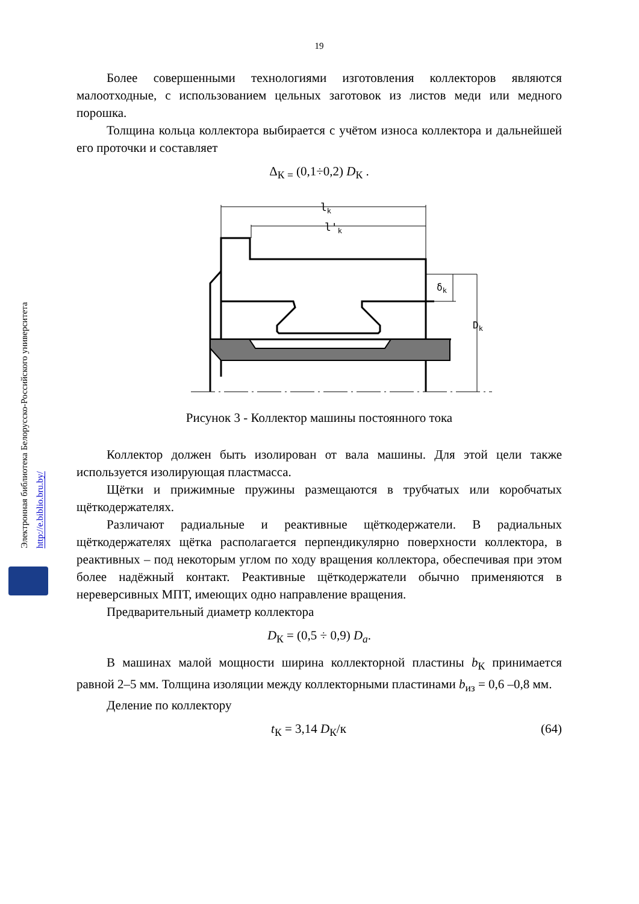Электронная библиотека Белорусско-Российского университета
http://e.biblio.bru.by/
19
Более совершенными технологиями изготовления коллекторов являются малоотходные, с использованием цельных заготовок из листов меди или медного порошка.
Толщина кольца коллектора выбирается с учётом износа коллектора и дальнейшей его проточки и составляет
Δ<sub>К =</sub> (0,1÷0,2) D<sub>К</sub> .
lk
l'k
δk
Dk
Рисунок 3 - Коллектор машины постоянного тока
Коллектор должен быть изолирован от вала машины. Для этой цели также используется изолирующая пластмасса.
Щётки и прижимные пружины размещаются в трубчатых или коробчатых щёткодержателях.
Различают радиальные и реактивные щёткодержатели. В радиальных щёткодержателях щётка располагается перпендикулярно поверхности коллектора, в реактивных – под некоторым углом по ходу вращения коллектора, обеспечивая при этом более надёжный контакт. Реактивные щёткодержатели обычно применяются в нереверсивных МПТ, имеющих одно направление вращения.
Предварительный диаметр коллектора
D<sub>К</sub> = (0,5 ÷ 0,9) D<sub>a</sub>.
В машинах малой мощности ширина коллекторной пластины b<sub>К</sub> принимается равной 2–5 мм. Толщина изоляции между коллекторными пластинами b<sub>из</sub> = 0,6 –0,8 мм.
Деление по коллектору
t<sub>К</sub> = 3,14 D<sub>К</sub>/к (64)